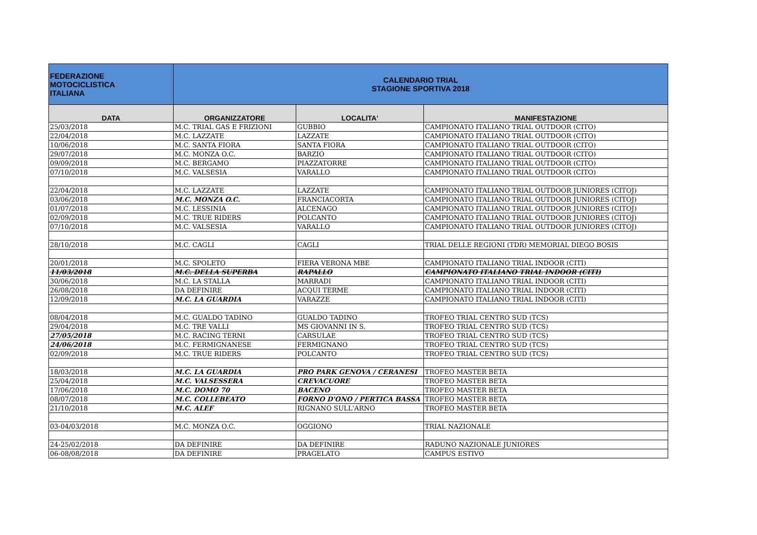| FEDERAZIONE MOTOCICLISTICA ITALIANA | CALENDARIO TRIAL STAGIONE SPORTIVA 2018 | | |
| DATA | ORGANIZZATORE | LOCALITA' | MANIFESTAZIONE |
| 25/03/2018 | M.C. TRIAL GAS E FRIZIONI | GUBBIO | CAMPIONATO ITALIANO TRIAL OUTDOOR (CITO) |
| 22/04/2018 | M.C. LAZZATE | LAZZATE | CAMPIONATO ITALIANO TRIAL OUTDOOR (CITO) |
| 10/06/2018 | M.C. SANTA FIORA | SANTA FIORA | CAMPIONATO ITALIANO TRIAL OUTDOOR (CITO) |
| 29/07/2018 | M.C. MONZA O.C. | BARZIO | CAMPIONATO ITALIANO TRIAL OUTDOOR (CITO) |
| 09/09/2018 | M.C. BERGAMO | PIAZZATORRE | CAMPIONATO ITALIANO TRIAL OUTDOOR (CITO) |
| 07/10/2018 | M.C. VALSESIA | VARALLO | CAMPIONATO ITALIANO TRIAL OUTDOOR (CITO) |
| 22/04/2018 | M.C. LAZZATE | LAZZATE | CAMPIONATO ITALIANO TRIAL OUTDOOR JUNIORES (CITOJ) |
| 03/06/2018 | M.C. MONZA O.C. | FRANCIACORTA | CAMPIONATO ITALIANO TRIAL OUTDOOR JUNIORES (CITOJ) |
| 01/07/2018 | M.C. LESSINIA | ALCENAGO | CAMPIONATO ITALIANO TRIAL OUTDOOR JUNIORES (CITOJ) |
| 02/09/2018 | M.C. TRUE RIDERS | POLCANTO | CAMPIONATO ITALIANO TRIAL OUTDOOR JUNIORES (CITOJ) |
| 07/10/2018 | M.C. VALSESIA | VARALLO | CAMPIONATO ITALIANO TRIAL OUTDOOR JUNIORES (CITOJ) |
| 28/10/2018 | M.C. CAGLI | CAGLI | TRIAL DELLE REGIONI (TDR) MEMORIAL DIEGO BOSIS |
| 20/01/2018 | M.C. SPOLETO | FIERA VERONA MBE | CAMPIONATO ITALIANO TRIAL INDOOR (CITI) |
| 11/03/2018 | M.C. DELLA SUPERBA | RAPALLO | CAMPIONATO ITALIANO TRIAL INDOOR (CITI) |
| 30/06/2018 | M.C. LA STALLA | MARRADI | CAMPIONATO ITALIANO TRIAL INDOOR (CITI) |
| 26/08/2018 | DA DEFINIRE | ACQUI TERME | CAMPIONATO ITALIANO TRIAL INDOOR (CITI) |
| 12/09/2018 | M.C. LA GUARDIA | VARAZZE | CAMPIONATO ITALIANO TRIAL INDOOR (CITI) |
| 08/04/2018 | M.C. GUALDO TADINO | GUALDO TADINO | TROFEO TRIAL CENTRO SUD (TCS) |
| 29/04/2018 | M.C. TRE VALLI | MS GIOVANNI IN S. | TROFEO TRIAL CENTRO SUD (TCS) |
| 27/05/2018 | M.C. RACING TERNI | CARSULAE | TROFEO TRIAL CENTRO SUD (TCS) |
| 24/06/2018 | M.C. FERMIGNANESE | FERMIGNANO | TROFEO TRIAL CENTRO SUD (TCS) |
| 02/09/2018 | M.C. TRUE RIDERS | POLCANTO | TROFEO TRIAL CENTRO SUD (TCS) |
| 18/03/2018 | M.C. LA GUARDIA | PRO PARK GENOVA / CERANESI | TROFEO MASTER BETA |
| 25/04/2018 | M.C. VALSESSERA | CREVACUORE | TROFEO MASTER BETA |
| 17/06/2018 | M.C. DOMO 70 | BACENO | TROFEO MASTER BETA |
| 08/07/2018 | M.C. COLLEBEATO | FORNO D'ONO / PERTICA BASSA | TROFEO MASTER BETA |
| 21/10/2018 | M.C. ALEF | RIGNANO SULL'ARNO | TROFEO MASTER BETA |
| 03-04/03/2018 | M.C. MONZA O.C. | OGGIONO | TRIAL NAZIONALE |
| 24-25/02/2018 | DA DEFINIRE | DA DEFINIRE | RADUNO NAZIONALE JUNIORES |
| 06-08/08/2018 | DA DEFINIRE | PRAGELATO | CAMPUS ESTIVO |